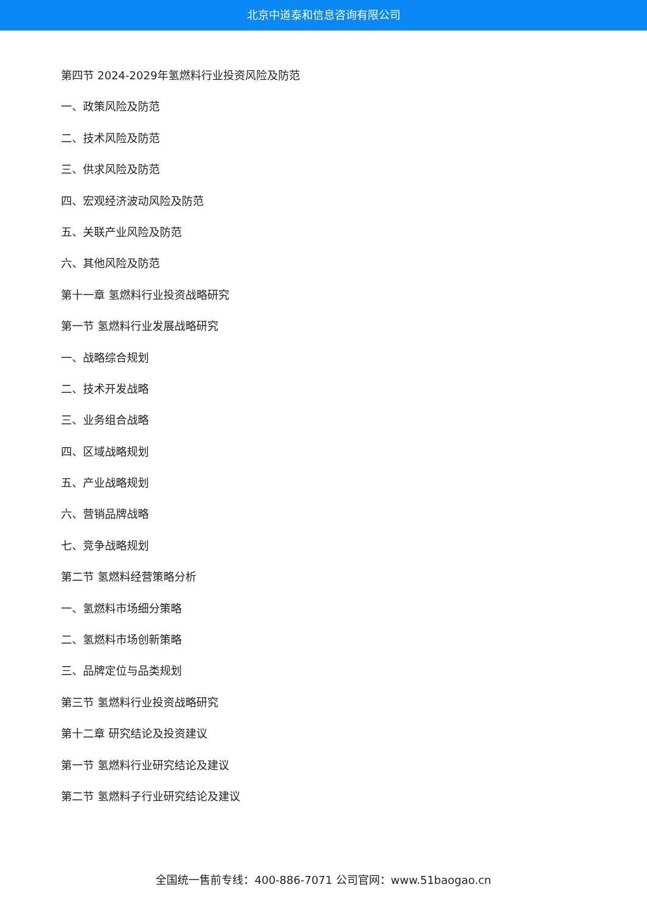北京中道泰和信息咨询有限公司
第四节 2024-2029年氢燃料行业投资风险及防范
一、政策风险及防范
二、技术风险及防范
三、供求风险及防范
四、宏观经济波动风险及防范
五、关联产业风险及防范
六、其他风险及防范
第十一章 氢燃料行业投资战略研究
第一节 氢燃料行业发展战略研究
一、战略综合规划
二、技术开发战略
三、业务组合战略
四、区域战略规划
五、产业战略规划
六、营销品牌战略
七、竞争战略规划
第二节 氢燃料经营策略分析
一、氢燃料市场细分策略
二、氢燃料市场创新策略
三、品牌定位与品类规划
第三节 氢燃料行业投资战略研究
第十二章 研究结论及投资建议
第一节 氢燃料行业研究结论及建议
第二节 氢燃料子行业研究结论及建议
全国统一售前专线：400-886-7071 公司官网：www.51baogao.cn